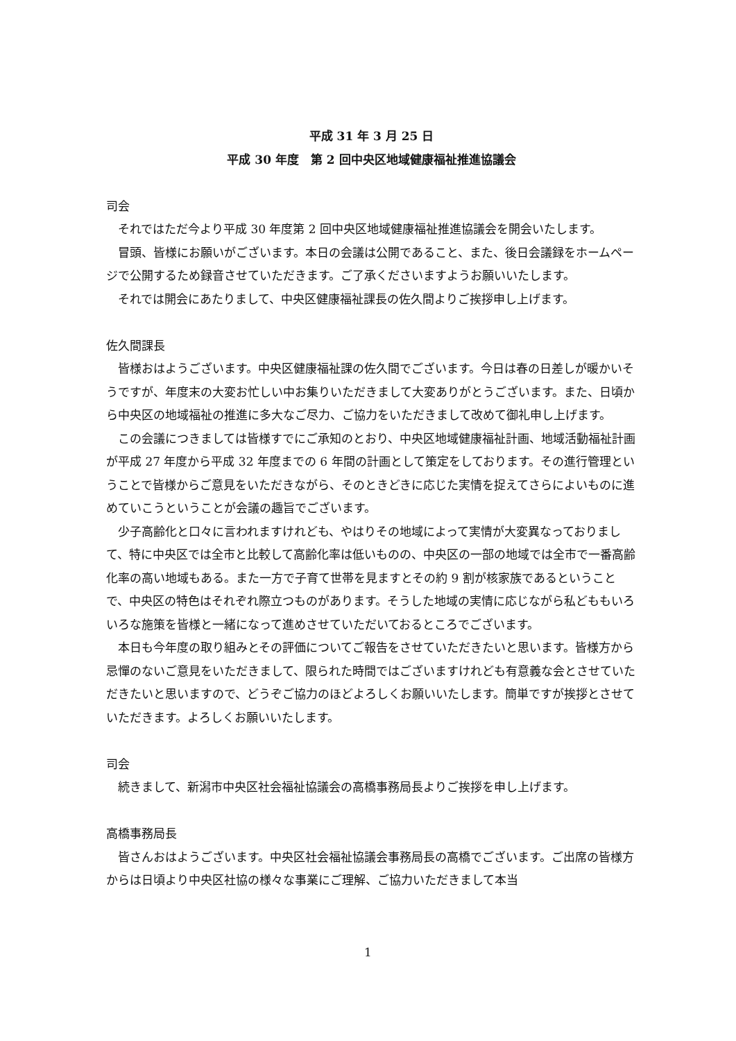平成 31 年 3 月 25 日
平成 30 年度　第 2 回中央区地域健康福祉推進協議会
司会
それではただ今より平成 30 年度第 2 回中央区地域健康福祉推進協議会を開会いたします。
冒頭、皆様にお願いがございます。本日の会議は公開であること、また、後日会議録をホームページで公開するため録音させていただきます。ご了承くださいますようお願いいたします。
それでは開会にあたりまして、中央区健康福祉課長の佐久間よりご挨拶申し上げます。
佐久間課長
皆様おはようございます。中央区健康福祉課の佐久間でございます。今日は春の日差しが暖かいそうですが、年度末の大変お忙しい中お集りいただきまして大変ありがとうございます。また、日頃から中央区の地域福祉の推進に多大なご尽力、ご協力をいただきまして改めて御礼申し上げます。
この会議につきましては皆様すでにご承知のとおり、中央区地域健康福祉計画、地域活動福祉計画が平成 27 年度から平成 32 年度までの 6 年間の計画として策定をしております。その進行管理ということで皆様からご意見をいただきながら、そのときどきに応じた実情を捉えてさらによいものに進めていこうということが会議の趣旨でございます。
少子高齢化と口々に言われますけれども、やはりその地域によって実情が大変異なっておりまして、特に中央区では全市と比較して高齢化率は低いものの、中央区の一部の地域では全市で一番高齢化率の高い地域もある。また一方で子育て世帯を見ますとその約 9 割が核家族であるということで、中央区の特色はそれぞれ際立つものがあります。そうした地域の実情に応じながら私どももいろいろな施策を皆様と一緒になって進めさせていただいておるところでございます。
本日も今年度の取り組みとその評価についてご報告をさせていただきたいと思います。皆様方から忌憚のないご意見をいただきまして、限られた時間ではございますけれども有意義な会とさせていただきたいと思いますので、どうぞご協力のほどよろしくお願いいたします。簡単ですが挨拶とさせていただきます。よろしくお願いいたします。
司会
続きまして、新潟市中央区社会福祉協議会の高橋事務局長よりご挨拶を申し上げます。
高橋事務局長
皆さんおはようございます。中央区社会福祉協議会事務局長の高橋でございます。ご出席の皆様方からは日頃より中央区社協の様々な事業にご理解、ご協力いただきまして本当
1